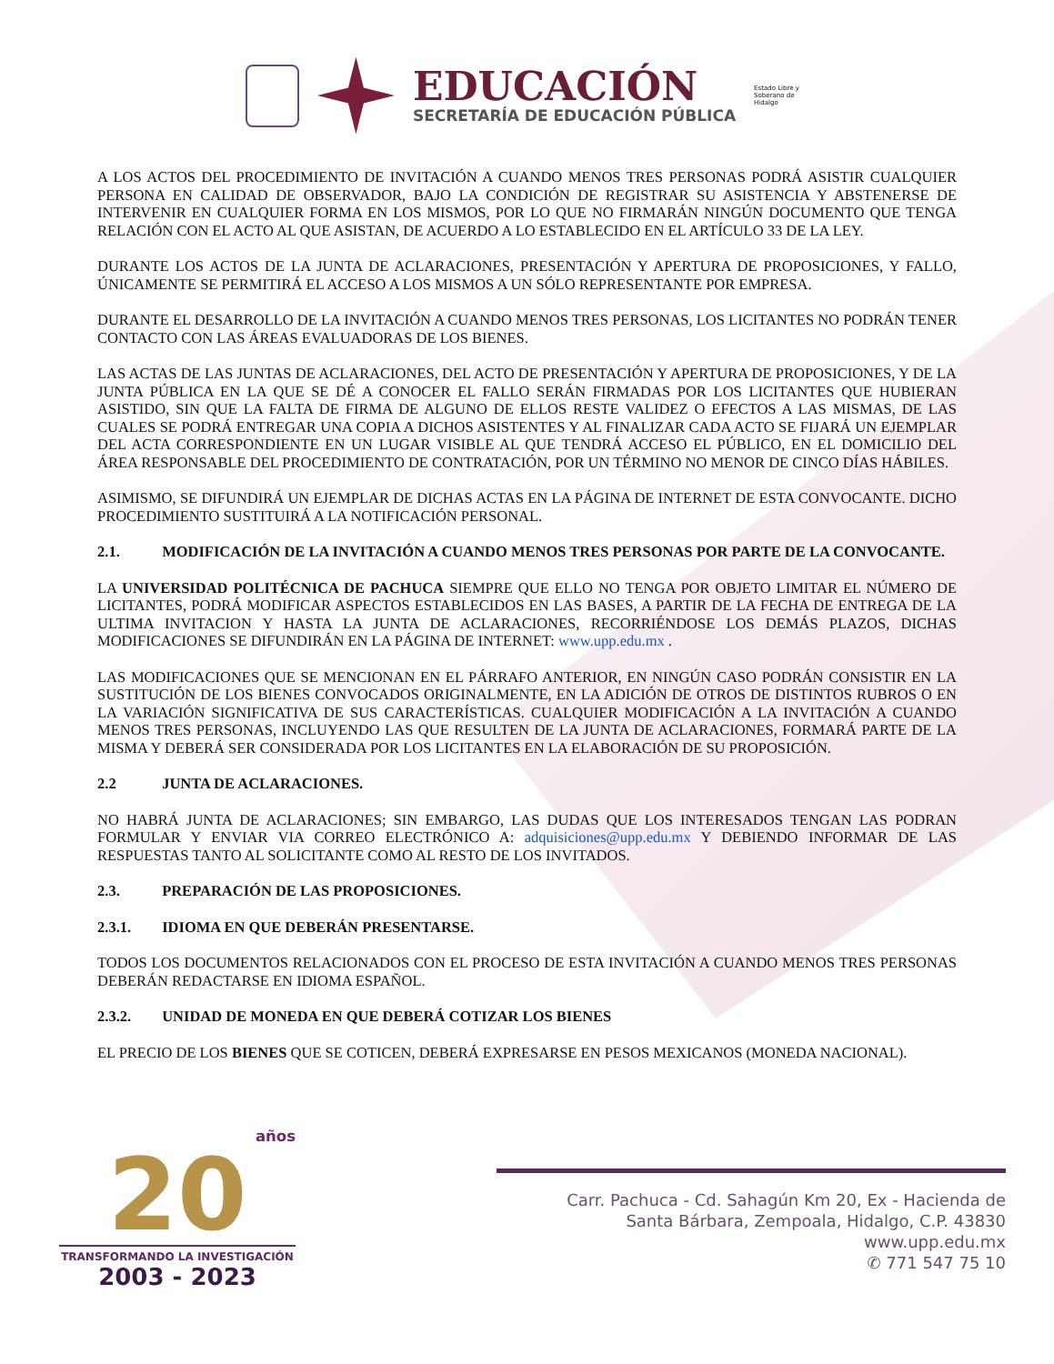EDUCACIÓN
SECRETARÍA DE EDUCACIÓN PÚBLICA
Estado Libre y Soberano de Hidalgo
A LOS ACTOS DEL PROCEDIMIENTO DE INVITACIÓN A CUANDO MENOS TRES PERSONAS PODRÁ ASISTIR CUALQUIER PERSONA EN CALIDAD DE OBSERVADOR, BAJO LA CONDICIÓN DE REGISTRAR SU ASISTENCIA Y ABSTENERSE DE INTERVENIR EN CUALQUIER FORMA EN LOS MISMOS, POR LO QUE NO FIRMARÁN NINGÚN DOCUMENTO QUE TENGA RELACIÓN CON EL ACTO AL QUE ASISTAN, DE ACUERDO A LO ESTABLECIDO EN EL ARTÍCULO 33 DE LA LEY.
DURANTE LOS ACTOS DE LA JUNTA DE ACLARACIONES, PRESENTACIÓN Y APERTURA DE PROPOSICIONES, Y FALLO, ÚNICAMENTE SE PERMITIRÁ EL ACCESO A LOS MISMOS A UN SÓLO REPRESENTANTE POR EMPRESA.
DURANTE EL DESARROLLO DE LA INVITACIÓN A CUANDO MENOS TRES PERSONAS, LOS LICITANTES NO PODRÁN TENER CONTACTO CON LAS ÁREAS EVALUADORAS DE LOS BIENES.
LAS ACTAS DE LAS JUNTAS DE ACLARACIONES, DEL ACTO DE PRESENTACIÓN Y APERTURA DE PROPOSICIONES, Y DE LA JUNTA PÚBLICA EN LA QUE SE DÉ A CONOCER EL FALLO SERÁN FIRMADAS POR LOS LICITANTES QUE HUBIERAN ASISTIDO, SIN QUE LA FALTA DE FIRMA DE ALGUNO DE ELLOS RESTE VALIDEZ O EFECTOS A LAS MISMAS, DE LAS CUALES SE PODRÁ ENTREGAR UNA COPIA A DICHOS ASISTENTES Y AL FINALIZAR CADA ACTO SE FIJARÁ UN EJEMPLAR DEL ACTA CORRESPONDIENTE EN UN LUGAR VISIBLE AL QUE TENDRÁ ACCESO EL PÚBLICO, EN EL DOMICILIO DEL ÁREA RESPONSABLE DEL PROCEDIMIENTO DE CONTRATACIÓN, POR UN TÉRMINO NO MENOR DE CINCO DÍAS HÁBILES.
ASIMISMO, SE DIFUNDIRÁ UN EJEMPLAR DE DICHAS ACTAS EN LA PÁGINA DE INTERNET DE ESTA CONVOCANTE. DICHO PROCEDIMIENTO SUSTITUIRÁ A LA NOTIFICACIÓN PERSONAL.
2.1. MODIFICACIÓN DE LA INVITACIÓN A CUANDO MENOS TRES PERSONAS POR PARTE DE LA CONVOCANTE.
LA UNIVERSIDAD POLITÉCNICA DE PACHUCA SIEMPRE QUE ELLO NO TENGA POR OBJETO LIMITAR EL NÚMERO DE LICITANTES, PODRÁ MODIFICAR ASPECTOS ESTABLECIDOS EN LAS BASES, A PARTIR DE LA FECHA DE ENTREGA DE LA ULTIMA INVITACION Y HASTA LA JUNTA DE ACLARACIONES, RECORRIÉNDOSE LOS DEMÁS PLAZOS, DICHAS MODIFICACIONES SE DIFUNDIRÁN EN LA PÁGINA DE INTERNET: www.upp.edu.mx .
LAS MODIFICACIONES QUE SE MENCIONAN EN EL PÁRRAFO ANTERIOR, EN NINGÚN CASO PODRÁN CONSISTIR EN LA SUSTITUCIÓN DE LOS BIENES CONVOCADOS ORIGINALMENTE, EN LA ADICIÓN DE OTROS DE DISTINTOS RUBROS O EN LA VARIACIÓN SIGNIFICATIVA DE SUS CARACTERÍSTICAS. CUALQUIER MODIFICACIÓN A LA INVITACIÓN A CUANDO MENOS TRES PERSONAS, INCLUYENDO LAS QUE RESULTEN DE LA JUNTA DE ACLARACIONES, FORMARÁ PARTE DE LA MISMA Y DEBERÁ SER CONSIDERADA POR LOS LICITANTES EN LA ELABORACIÓN DE SU PROPOSICIÓN.
2.2 JUNTA DE ACLARACIONES.
NO HABRÁ JUNTA DE ACLARACIONES; SIN EMBARGO, LAS DUDAS QUE LOS INTERESADOS TENGAN LAS PODRAN FORMULAR Y ENVIAR VIA CORREO ELECTRÓNICO A: adquisiciones@upp.edu.mx Y DEBIENDO INFORMAR DE LAS RESPUESTAS TANTO AL SOLICITANTE COMO AL RESTO DE LOS INVITADOS.
2.3. PREPARACIÓN DE LAS PROPOSICIONES.
2.3.1. IDIOMA EN QUE DEBERÁN PRESENTARSE.
TODOS LOS DOCUMENTOS RELACIONADOS CON EL PROCESO DE ESTA INVITACIÓN A CUANDO MENOS TRES PERSONAS DEBERÁN REDACTARSE EN IDIOMA ESPAÑOL.
2.3.2. UNIDAD DE MONEDA EN QUE DEBERÁ COTIZAR LOS BIENES
EL PRECIO DE LOS BIENES QUE SE COTICEN, DEBERÁ EXPRESARSE EN PESOS MEXICANOS (MONEDA NACIONAL).
años
20
TRANSFORMANDO LA INVESTIGACIÓN
2003 - 2023
Carr. Pachuca - Cd. Sahagún Km 20, Ex - Hacienda de
Santa Bárbara, Zempoala, Hidalgo, C.P. 43830
www.upp.edu.mx
✆ 771 547 75 10